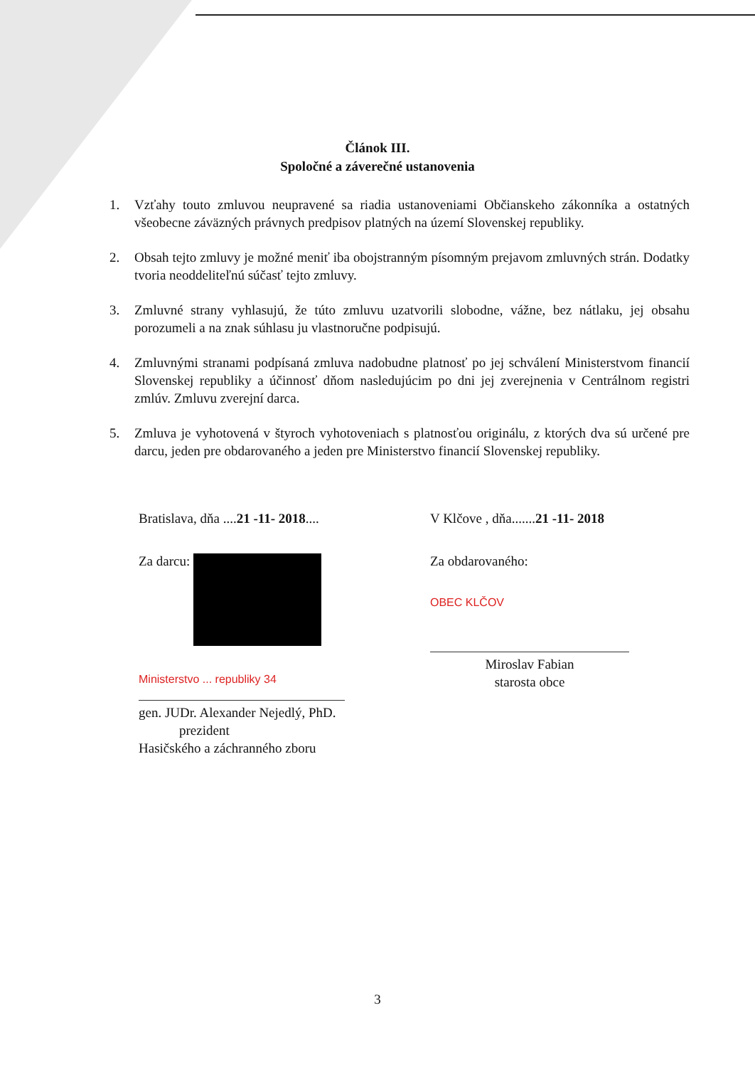Článok III.
Spoločné a záverečné ustanovenia
1. Vzťahy touto zmluvou neupravené sa riadia ustanoveniami Občianskeho zákonníka a ostatných všeobecne záväzných právnych predpisov platných na území Slovenskej republiky.
2. Obsah tejto zmluvy je možné meniť iba obojstranným písomným prejavom zmluvných strán. Dodatky tvoria neoddeliteľnú súčasť tejto zmluvy.
3. Zmluvné strany vyhlasujú, že túto zmluvu uzatvorili slobodne, vážne, bez nátlaku, jej obsahu porozumeli a na znak súhlasu ju vlastnoručne podpisujú.
4. Zmluvnými stranami podpísaná zmluva nadobudne platnosť po jej schválení Ministerstvom financií Slovenskej republiky a účinnosť dňom nasledujúcim po dni jej zverejnenia v Centrálnom registri zmlúv. Zmluvu zverejní darca.
5. Zmluva je vyhotovená v štyroch vyhotoveniach s platnosťou originálu, z ktorých dva sú určené pre darcu, jeden pre obdarovaného a jeden pre Ministerstvo financií Slovenskej republiky.
Bratislava, dňa ....21 -11- 2018....
Za darcu:
Ministerstvo ... republiky 34
gen. JUDr. Alexander Nejedlý, PhD.
prezident
Hasičského a záchranného zboru
V Klčove , dňa.......21 -11- 2018
Za obdarovaného:
OBEC KLČOV
Miroslav Fabian
starosta obce
3